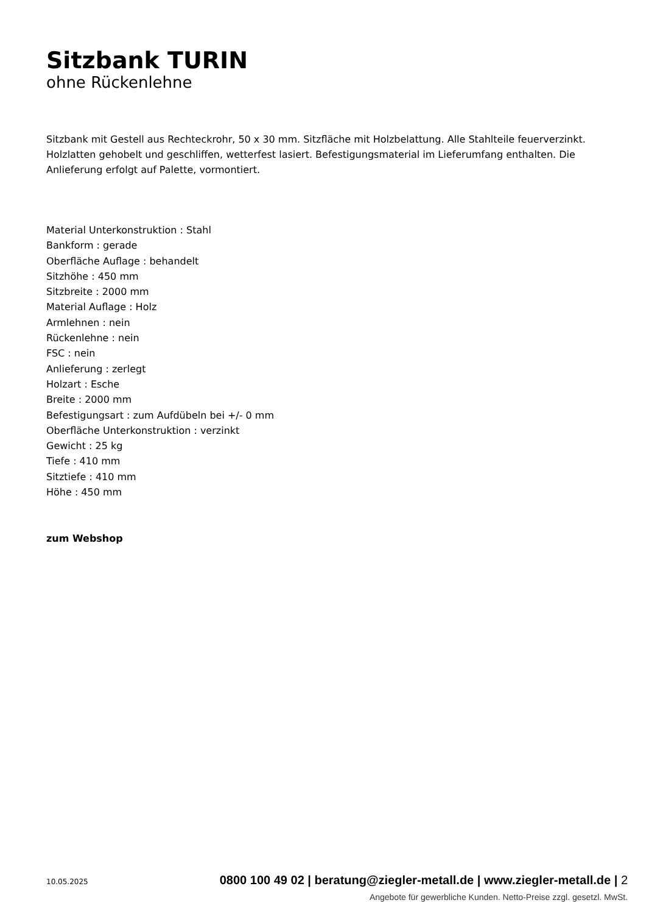Sitzbank TURIN
ohne Rückenlehne
Sitzbank mit Gestell aus Rechteckrohr, 50 x 30 mm. Sitzfläche mit Holzbelattung. Alle Stahlteile feuerverzinkt. Holzlatten gehobelt und geschliffen, wetterfest lasiert. Befestigungsmaterial im Lieferumfang enthalten. Die Anlieferung erfolgt auf Palette, vormontiert.
Material Unterkonstruktion : Stahl
Bankform : gerade
Oberfläche Auflage : behandelt
Sitzhöhe : 450 mm
Sitzbreite : 2000 mm
Material Auflage : Holz
Armlehnen : nein
Rückenlehne : nein
FSC : nein
Anlieferung : zerlegt
Holzart : Esche
Breite : 2000 mm
Befestigungsart : zum Aufdübeln bei +/- 0 mm
Oberfläche Unterkonstruktion : verzinkt
Gewicht : 25 kg
Tiefe : 410 mm
Sitztiefe : 410 mm
Höhe : 450 mm
zum Webshop
10.05.2025 0800 100 49 02 | beratung@ziegler-metall.de | www.ziegler-metall.de | 2
Angebote für gewerbliche Kunden. Netto-Preise zzgl. gesetzl. MwSt.